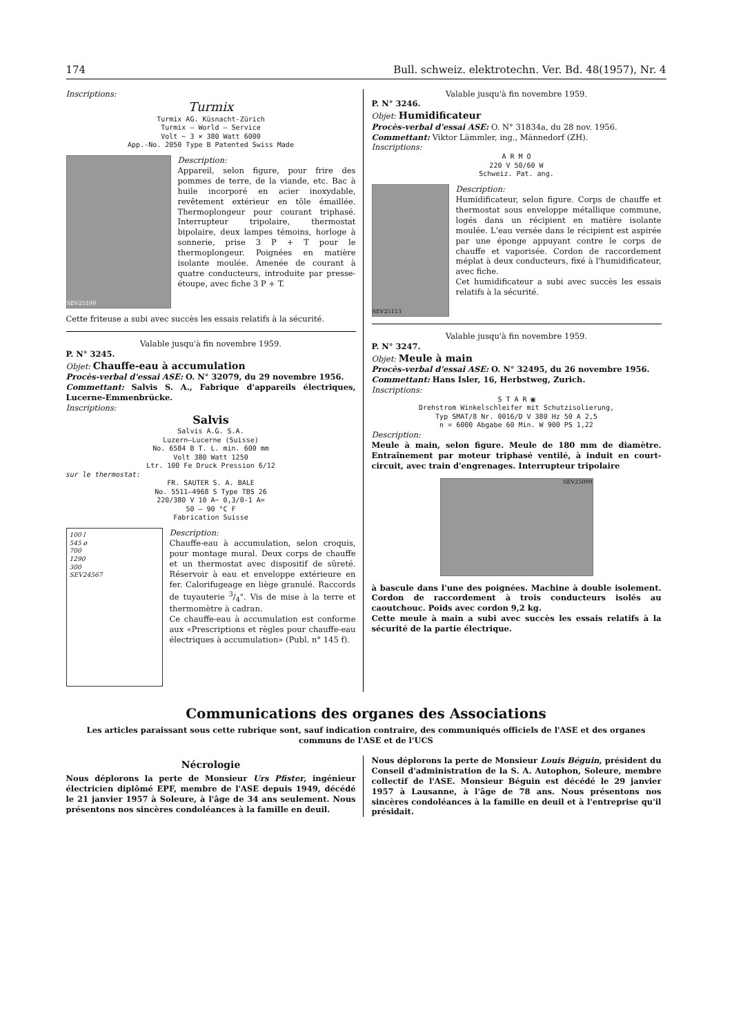174 Bull. schweiz. elektrotechn. Ver. Bd. 48(1957), Nr. 4
Inscriptions:
Turmix
Turmix AG. Küsnacht-Zürich
Turmix — World — Service
Volt ~ 3 × 380 Watt 6000
App.-No. 2050 Type B Patented Swiss Made
SEV25100
Description:
Appareil, selon figure, pour frire des pommes de terre, de la viande, etc. Bac à huile incorporé en acier inoxydable, revêtement extérieur en tôle émaillée. Thermoplongeur pour courant triphasé. Interrupteur tripolaire, thermostat bipolaire, deux lampes témoins, horloge à sonnerie, prise 3 P + T pour le thermoplongeur. Poignées en matière isolante moulée. Amenée de courant à quatre conducteurs, introduite par presse-étoupe, avec fiche 3 P + T.
Cette friteuse a subi avec succès les essais relatifs à la sécurité.
Valable jusqu'à fin novembre 1959.
P. N° 3245.
Objet: Chauffe-eau à accumulation
Procès-verbal d'essai ASE: O. N° 32079, du 29 novembre 1956.
Commettant: Salvis S. A., Fabrique d'appareils électriques, Lucerne-Emmenbrücke.
Inscriptions:
Salvis
Salvis A.G. S.A.
Luzern—Lucerne (Suisse)
No. 6584 B T. L. min. 600 mm
Volt 380 Watt 1250
Ltr. 100 Fe Druck Pression 6/12
sur le thermostat:
FR. SAUTER S. A. BALE
No. 5511—4968 S Type TBS 26
220/380 V 10 A~ 0,3/0-1 A=
50 — 90 °C F
Fabrication Suisse
100 l
545 ø
700
1290
300
SEV24567
Description:
Chauffe-eau à accumulation, selon croquis, pour montage mural. Deux corps de chauffe et un thermostat avec dispositif de sûreté. Réservoir à eau et enveloppe extérieure en fer. Calorifugeage en liège granulé. Raccords de tuyauterie 3/4". Vis de mise à la terre et thermomètre à cadran.
Ce chauffe-eau à accumulation est conforme aux «Prescriptions et règles pour chauffe-eau électriques à accumulation» (Publ. n° 145 f).
Valable jusqu'à fin novembre 1959.
P. N° 3246.
Objet: Humidificateur
Procès-verbal d'essai ASE: O. N° 31834a, du 28 nov. 1956.
Commettant: Viktor Lämmler, ing., Männedorf (ZH).
Inscriptions:
A R M O
220 V 50/60 W
Schweiz. Pat. ang.
SEV25113
Description:
Humidificateur, selon figure. Corps de chauffe et thermostat sous enveloppe métallique commune, logés dans un récipient en matière isolante moulée. L'eau versée dans le récipient est aspirée par une éponge appuyant contre le corps de chauffe et vaporisée. Cordon de raccordement méplat à deux conducteurs, fixé à l'humidificateur, avec fiche.
Cet humidificateur a subi avec succès les essais relatifs à la sécurité.
Valable jusqu'à fin novembre 1959.
P. N° 3247.
Objet: Meule à main
Procès-verbal d'essai ASE: O. N° 32495, du 26 novembre 1956.
Commettant: Hans Isler, 16, Herbstweg, Zurich.
Inscriptions:
S T A R ▣
Drehstrom Winkelschleifer mit Schutzisolierung,
Typ SMAT/8 Nr. 0016/D V 380 Hz 50 A 2,5
n = 6000 Abgabe 60 Min. W 900 PS 1,22
Description:
Meule à main, selon figure. Meule de 180 mm de diamètre. Entraînement par moteur triphasé ventilé, à induit en court-circuit, avec train d'engrenages. Interrupteur tripolaire
SEV25099
à bascule dans l'une des poignées. Machine à double isolement. Cordon de raccordement à trois conducteurs isolés au caoutchouc. Poids avec cordon 9,2 kg.
Cette meule à main a subi avec succès les essais relatifs à la sécurité de la partie électrique.
Communications des organes des Associations
Les articles paraissant sous cette rubrique sont, sauf indication contraire, des communiqués officiels de l'ASE et des organes communs de l'ASE et de l'UCS
Nécrologie
Nous déplorons la perte de Monsieur Urs Pfister, ingénieur électricien diplômé EPF, membre de l'ASE depuis 1949, décédé le 21 janvier 1957 à Soleure, à l'âge de 34 ans seulement. Nous présentons nos sincères condoléances à la famille en deuil.
Nous déplorons la perte de Monsieur Louis Béguin, président du Conseil d'administration de la S. A. Autophon, Soleure, membre collectif de l'ASE. Monsieur Béguin est décédé le 29 janvier 1957 à Lausanne, à l'âge de 78 ans. Nous présentons nos sincères condoléances à la famille en deuil et à l'entreprise qu'il présidait.